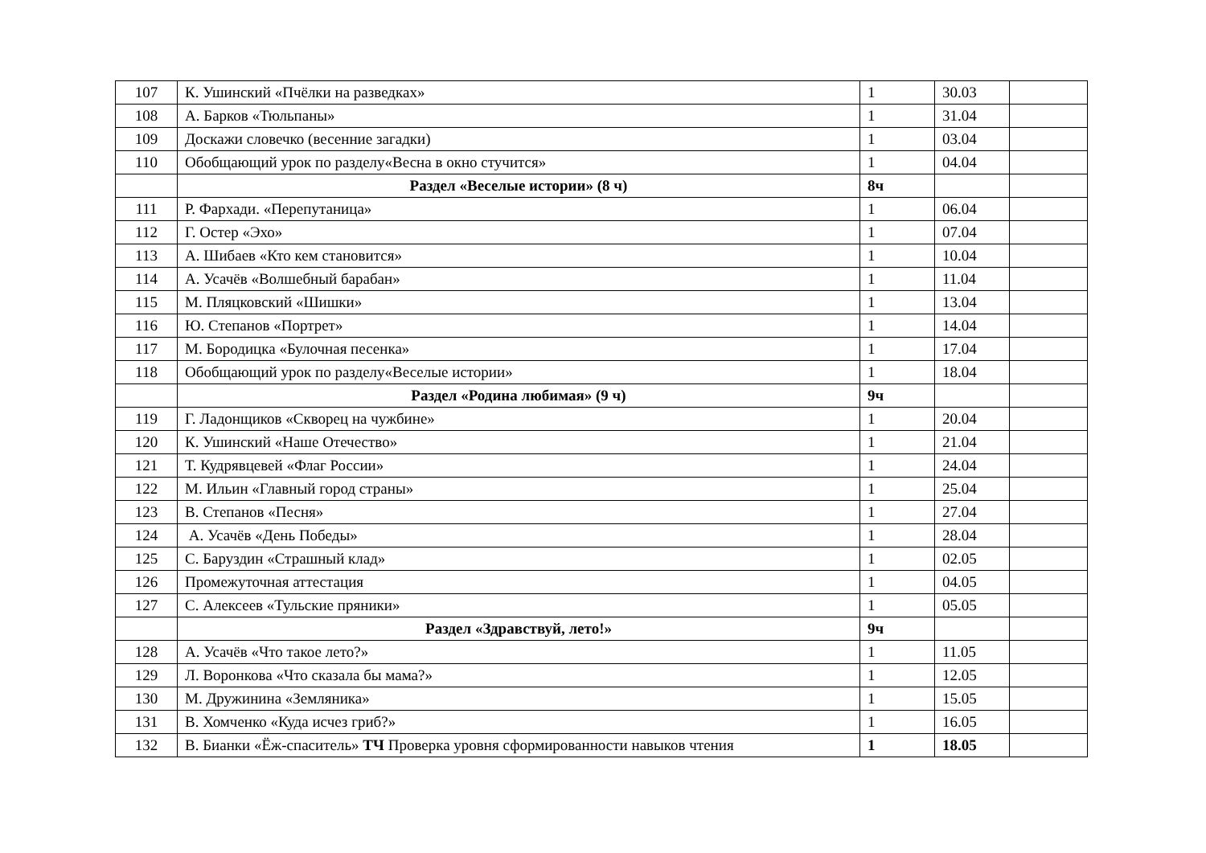| 107 | К. Ушинский «Пчёлки на разведках» | 1 | 30.03 | |
| 108 | А. Барков «Тюльпаны» | 1 | 31.04 | |
| 109 | Доскажи словечко (весенние загадки) | 1 | 03.04 | |
| 110 | Обобщающий урок по разделу«Весна в окно стучится» | 1 | 04.04 | |
| | Раздел «Веселые истории» (8 ч) | 8ч | | |
| 111 | Р. Фархади. «Перепутаница» | 1 | 06.04 | |
| 112 | Г. Остер «Эхо» | 1 | 07.04 | |
| 113 | А. Шибаев «Кто кем становится» | 1 | 10.04 | |
| 114 | А. Усачёв «Волшебный барабан» | 1 | 11.04 | |
| 115 | М. Пляцковский «Шишки» | 1 | 13.04 | |
| 116 | Ю. Степанов «Портрет» | 1 | 14.04 | |
| 117 | М. Бородицка «Булочная песенка» | 1 | 17.04 | |
| 118 | Обобщающий урок по разделу«Веселые истории» | 1 | 18.04 | |
| | Раздел «Родина любимая» (9 ч) | 9ч | | |
| 119 | Г. Ладонщиков «Скворец на чужбине» | 1 | 20.04 | |
| 120 | К. Ушинский «Наше Отечество» | 1 | 21.04 | |
| 121 | Т. Кудрявцевей «Флаг России» | 1 | 24.04 | |
| 122 | М. Ильин «Главный город страны» | 1 | 25.04 | |
| 123 | В. Степанов «Песня» | 1 | 27.04 | |
| 124 | А. Усачёв «День Победы» | 1 | 28.04 | |
| 125 | С. Баруздин «Страшный клад» | 1 | 02.05 | |
| 126 | Промежуточная аттестация | 1 | 04.05 | |
| 127 | С. Алексеев «Тульские пряники» | 1 | 05.05 | |
| | Раздел «Здравствуй, лето!» | 9ч | | |
| 128 | А. Усачёв «Что такое лето?» | 1 | 11.05 | |
| 129 | Л. Воронкова «Что сказала бы мама?» | 1 | 12.05 | |
| 130 | М. Дружинина «Земляника» | 1 | 15.05 | |
| 131 | В. Хомченко «Куда исчез гриб?» | 1 | 16.05 | |
| 132 | В. Бианки «Ёж-спаситель» ТЧ Проверка уровня сформированности навыков чтения | 1 | 18.05 | |